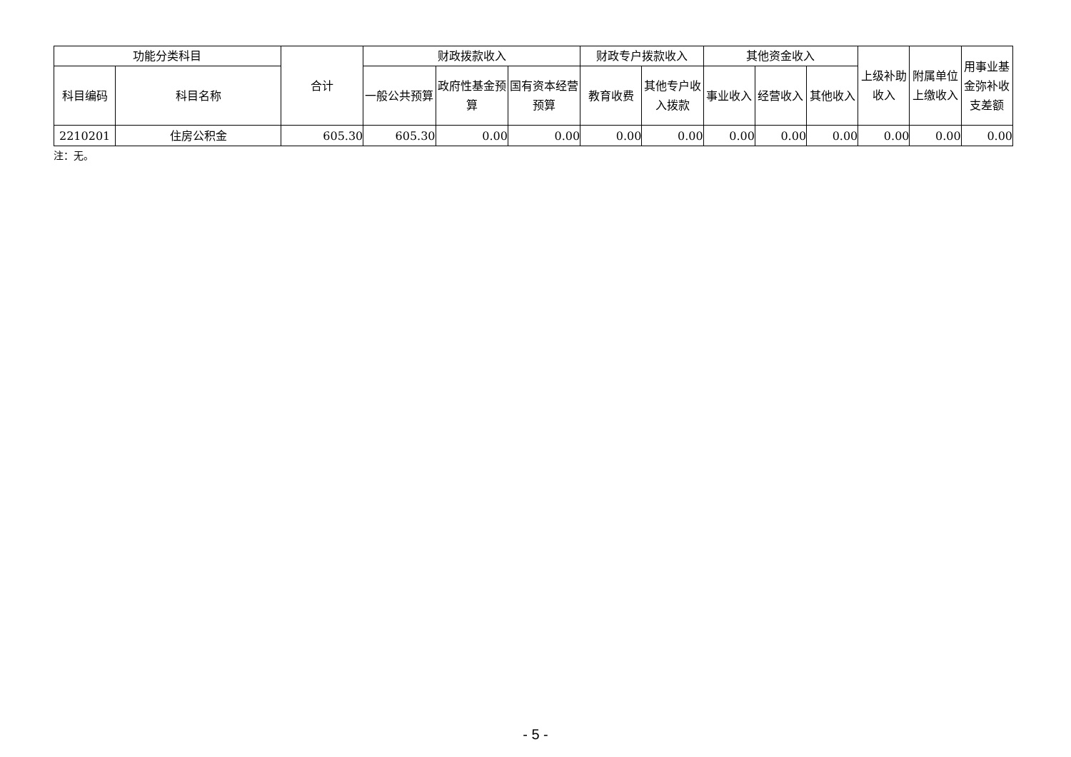| 功能分类科目 | | 合计 | 财政拨款收入 | | | 财政专户拨款收入 | | 其他资金收入 | | | 上级补助收入 | 附属单位上缴收入 | 用事业基金弥补收支差额 |
| --- | --- | --- | --- | --- | --- | --- | --- | --- | --- | --- | --- | --- | --- |
| 科目编码 | 科目名称 | | 一般公共预算 | 政府性基金预算 | 国有资本经营预算 | 教育收费 | 其他专户收入拨款 | 事业收入 | 经营收入 | 其他收入 | | | |
| 2210201 | 住房公积金 | 605.30 | 605.30 | 0.00 | 0.00 | 0.00 | 0.00 | 0.00 | 0.00 | 0.00 | 0.00 | 0.00 | 0.00 |
注：无。
- 5 -